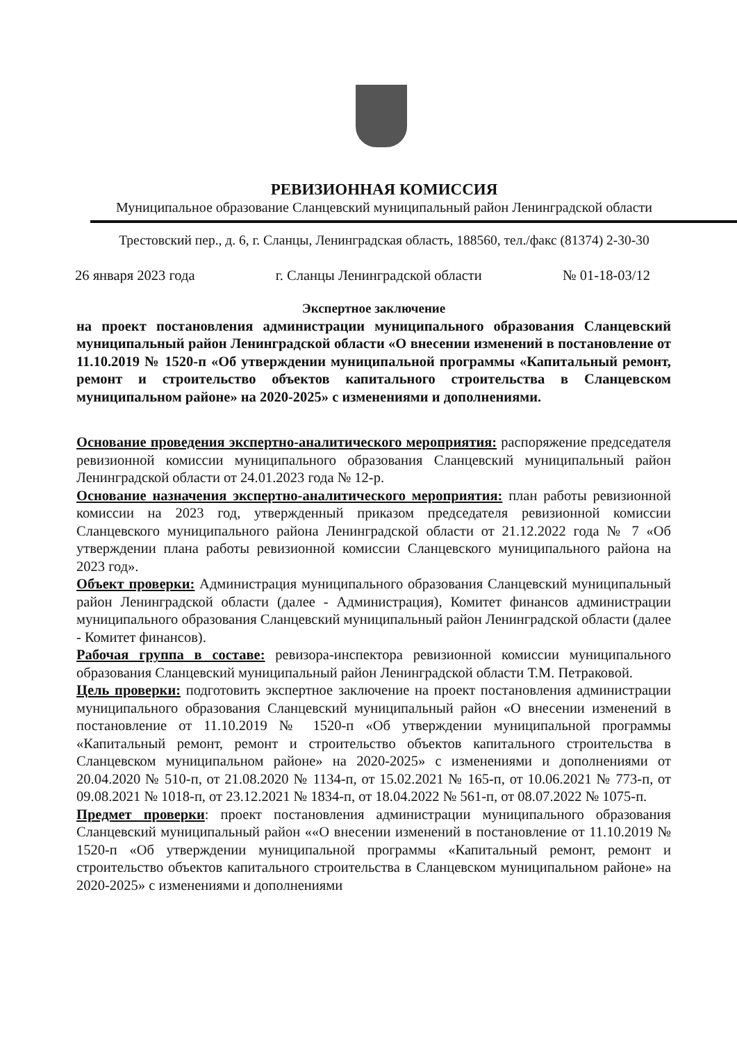РЕВИЗИОННАЯ КОМИССИЯ
Муниципальное образование Сланцевский муниципальный район Ленинградской области
Трестовский пер., д. 6, г. Сланцы, Ленинградская область, 188560, тел./факс (81374) 2-30-30
26 января 2023 года г. Сланцы Ленинградской области № 01-18-03/12
Экспертное заключение
на проект постановления администрации муниципального образования Сланцевский муниципальный район Ленинградской области «О внесении изменений в постановление от 11.10.2019 № 1520-п «Об утверждении муниципальной программы «Капитальный ремонт, ремонт и строительство объектов капитального строительства в Сланцевском муниципальном районе» на 2020-2025» с изменениями и дополнениями.
Основание проведения экспертно-аналитического мероприятия: распоряжение председателя ревизионной комиссии муниципального образования Сланцевский муниципальный район Ленинградской области от 24.01.2023 года № 12-р.
Основание назначения экспертно-аналитического мероприятия: план работы ревизионной комиссии на 2023 год, утвержденный приказом председателя ревизионной комиссии Сланцевского муниципального района Ленинградской области от 21.12.2022 года № 7 «Об утверждении плана работы ревизионной комиссии Сланцевского муниципального района на 2023 год».
Объект проверки: Администрация муниципального образования Сланцевский муниципальный район Ленинградской области (далее - Администрация), Комитет финансов администрации муниципального образования Сланцевский муниципальный район Ленинградской области (далее - Комитет финансов).
Рабочая группа в составе: ревизора-инспектора ревизионной комиссии муниципального образования Сланцевский муниципальный район Ленинградской области Т.М. Петраковой.
Цель проверки: подготовить экспертное заключение на проект постановления администрации муниципального образования Сланцевский муниципальный район «О внесении изменений в постановление от 11.10.2019 № 1520-п «Об утверждении муниципальной программы «Капитальный ремонт, ремонт и строительство объектов капитального строительства в Сланцевском муниципальном районе» на 2020-2025» с изменениями и дополнениями от 20.04.2020 № 510-п, от 21.08.2020 № 1134-п, от 15.02.2021 № 165-п, от 10.06.2021 № 773-п, от 09.08.2021 № 1018-п, от 23.12.2021 № 1834-п, от 18.04.2022 № 561-п, от 08.07.2022 № 1075-п.
Предмет проверки: проект постановления администрации муниципального образования Сланцевский муниципальный район ««О внесении изменений в постановление от 11.10.2019 № 1520-п «Об утверждении муниципальной программы «Капитальный ремонт, ремонт и строительство объектов капитального строительства в Сланцевском муниципальном районе» на 2020-2025» с изменениями и дополнениями